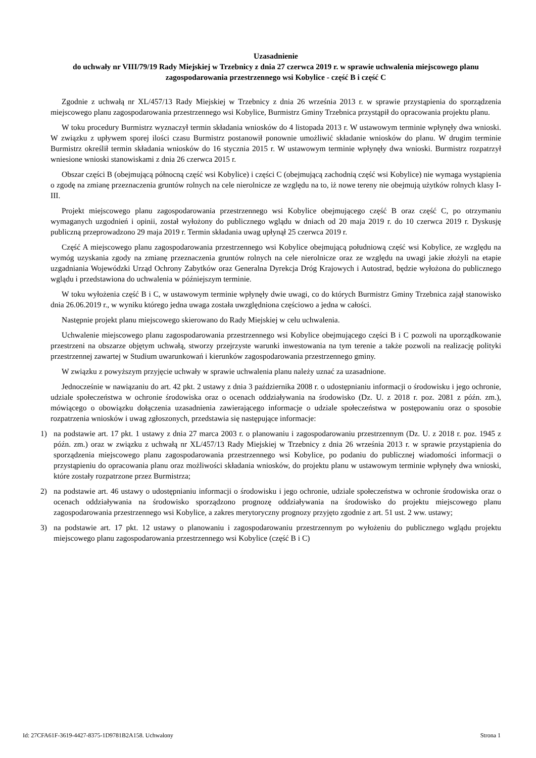Uzasadnienie
do uchwały nr VIII/79/19 Rady Miejskiej w Trzebnicy z dnia 27 czerwca 2019 r. w sprawie uchwalenia miejscowego planu zagospodarowania przestrzennego wsi Kobylice - część B i część C
Zgodnie z uchwałą nr XL/457/13 Rady Miejskiej w Trzebnicy z dnia 26 września 2013 r. w sprawie przystąpienia do sporządzenia miejscowego planu zagospodarowania przestrzennego wsi Kobylice, Burmistrz Gminy Trzebnica przystąpił do opracowania projektu planu.
W toku procedury Burmistrz wyznaczył termin składania wniosków do 4 listopada 2013 r. W ustawowym terminie wpłynęły dwa wnioski. W związku z upływem sporej ilości czasu Burmistrz postanowił ponownie umożliwić składanie wniosków do planu. W drugim terminie Burmistrz określił termin składania wniosków do 16 stycznia 2015 r. W ustawowym terminie wpłynęły dwa wnioski. Burmistrz rozpatrzył wniesione wnioski stanowiskami z dnia 26 czerwca 2015 r.
Obszar części B (obejmującą północną część wsi Kobylice) i części C (obejmującą zachodnią część wsi Kobylice) nie wymaga wystąpienia o zgodę na zmianę przeznaczenia gruntów rolnych na cele nierolnicze ze względu na to, iż nowe tereny nie obejmują użytków rolnych klasy I-III.
Projekt miejscowego planu zagospodarowania przestrzennego wsi Kobylice obejmującego część B oraz część C, po otrzymaniu wymaganych uzgodnień i opinii, został wyłożony do publicznego wglądu w dniach od 20 maja 2019 r. do 10 czerwca 2019 r. Dyskusję publiczną przeprowadzono 29 maja 2019 r. Termin składania uwag upłynął 25 czerwca 2019 r.
Część A miejscowego planu zagospodarowania przestrzennego wsi Kobylice obejmującą południową część wsi Kobylice, ze względu na wymóg uzyskania zgody na zmianę przeznaczenia gruntów rolnych na cele nierolnicze oraz ze względu na uwagi jakie złożyli na etapie uzgadniania Wojewódzki Urząd Ochrony Zabytków oraz Generalna Dyrekcja Dróg Krajowych i Autostrad, będzie wyłożona do publicznego wglądu i przedstawiona do uchwalenia w późniejszym terminie.
W toku wyłożenia część B i C, w ustawowym terminie wpłynęły dwie uwagi, co do których Burmistrz Gminy Trzebnica zajął stanowisko dnia 26.06.2019 r., w wyniku którego jedna uwaga została uwzględniona częściowo a jedna w całości.
Następnie projekt planu miejscowego skierowano do Rady Miejskiej w celu uchwalenia.
Uchwalenie miejscowego planu zagospodarowania przestrzennego wsi Kobylice obejmującego części B i C pozwoli na uporządkowanie przestrzeni na obszarze objętym uchwałą, stworzy przejrzyste warunki inwestowania na tym terenie a także pozwoli na realizację polityki przestrzennej zawartej w Studium uwarunkowań i kierunków zagospodarowania przestrzennego gminy.
W związku z powyższym przyjęcie uchwały w sprawie uchwalenia planu należy uznać za uzasadnione.
Jednocześnie w nawiązaniu do art. 42 pkt. 2 ustawy z dnia 3 października 2008 r. o udostępnianiu informacji o środowisku i jego ochronie, udziale społeczeństwa w ochronie środowiska oraz o ocenach oddziaływania na środowisko (Dz. U. z 2018 r. poz. 2081 z późn. zm.), mówiącego o obowiązku dołączenia uzasadnienia zawierającego informacje o udziale społeczeństwa w postępowaniu oraz o sposobie rozpatrzenia wniosków i uwag zgłoszonych, przedstawia się następujące informacje:
1) na podstawie art. 17 pkt. 1 ustawy z dnia 27 marca 2003 r. o planowaniu i zagospodarowaniu przestrzennym (Dz. U. z 2018 r. poz. 1945 z późn. zm.) oraz w związku z uchwałą nr XL/457/13 Rady Miejskiej w Trzebnicy z dnia 26 września 2013 r. w sprawie przystąpienia do sporządzenia miejscowego planu zagospodarowania przestrzennego wsi Kobylice, po podaniu do publicznej wiadomości informacji o przystąpieniu do opracowania planu oraz możliwości składania wniosków, do projektu planu w ustawowym terminie wpłynęły dwa wnioski, które zostały rozpatrzone przez Burmistrza;
2) na podstawie art. 46 ustawy o udostępnianiu informacji o środowisku i jego ochronie, udziale społeczeństwa w ochronie środowiska oraz o ocenach oddziaływania na środowisko sporządzono prognozę oddziaływania na środowisko do projektu miejscowego planu zagospodarowania przestrzennego wsi Kobylice, a zakres merytoryczny prognozy przyjęto zgodnie z art. 51 ust. 2 ww. ustawy;
3) na podstawie art. 17 pkt. 12 ustawy o planowaniu i zagospodarowaniu przestrzennym po wyłożeniu do publicznego wglądu projektu miejscowego planu zagospodarowania przestrzennego wsi Kobylice (część B i C)
Id: 27CFA61F-3619-4427-8375-1D9781B2A158. Uchwalony Strona 1